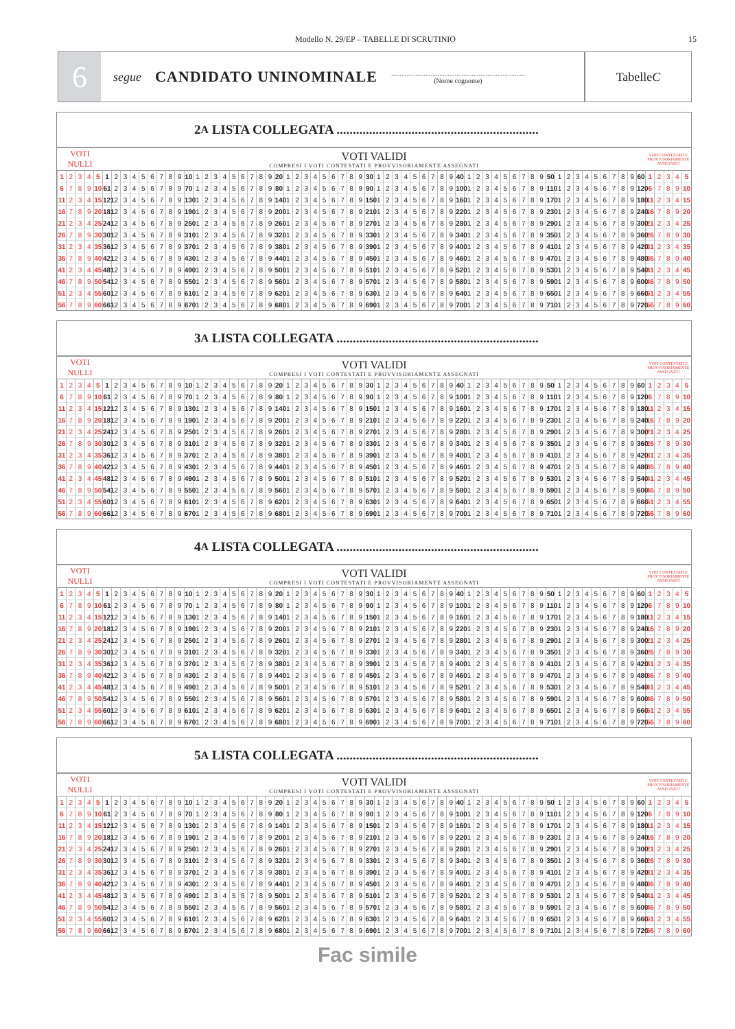Modello N. 29/EP – TABELLE DI SCRUTINIO 15
6
segue CANDIDATO UNINOMINALE
..............................................................................
(Nome cognome)
Tabelle C
2<sup>A</sup> LISTA COLLEGATA ..............................................................
| VOTI NULLI | | | | | VOTI VALIDI COMPRESI I VOTI CONTESTATI E PROVVISORIAMENTE ASSEGNATI | | | | | | | | | | | | | | | | | | | | | | | | | | | | | | | | | | | | | | | | | | | | | | | | | | | | | | | | | | | | VOTI CONTESTATI E PROVVISORIAMENTE ASSEGNATI | | | | |
| --- | --- | --- | --- | --- | --- | --- | --- | --- | --- | --- | --- | --- | --- | --- | --- | --- | --- | --- | --- | --- | --- | --- | --- | --- | --- | --- | --- | --- | --- | --- | --- | --- | --- | --- | --- | --- | --- | --- | --- | --- | --- | --- | --- | --- | --- | --- | --- | --- | --- | --- | --- | --- | --- | --- | --- | --- | --- | --- | --- | --- | --- | --- | --- | --- | --- | --- | --- | --- | --- |
| 1 | 2 | 3 | 4 | 5 | 1 | 2 | 3 | 4 | 5 | 6 | 7 | 8 | 9 | 10 | 1 | 2 | 3 | 4 | 5 | 6 | 7 | 8 | 9 | 20 | 1 | 2 | 3 | 4 | 5 | 6 | 7 | 8 | 9 | 30 | 1 | 2 | 3 | 4 | 5 | 6 | 7 | 8 | 9 | 40 | 1 | 2 | 3 | 4 | 5 | 6 | 7 | 8 | 9 | 50 | 1 | 2 | 3 | 4 | 5 | 6 | 7 | 8 | 9 | 60 | 1 | 2 | 3 | 4 | 5 |
| 6 | 7 | 8 | 9 | 10 | 61 | 2 | 3 | 4 | 5 | 6 | 7 | 8 | 9 | 70 | 1 | 2 | 3 | 4 | 5 | 6 | 7 | 8 | 9 | 80 | 1 | 2 | 3 | 4 | 5 | 6 | 7 | 8 | 9 | 90 | 1 | 2 | 3 | 4 | 5 | 6 | 7 | 8 | 9 | 100 | 1 | 2 | 3 | 4 | 5 | 6 | 7 | 8 | 9 | 110 | 1 | 2 | 3 | 4 | 5 | 6 | 7 | 8 | 9 | 120 | 6 | 7 | 8 | 9 | 10 |
| 11 | 2 | 3 | 4 | 15 | 121 | 2 | 3 | 4 | 5 | 6 | 7 | 8 | 9 | 130 | 1 | 2 | 3 | 4 | 5 | 6 | 7 | 8 | 9 | 140 | 1 | 2 | 3 | 4 | 5 | 6 | 7 | 8 | 9 | 150 | 1 | 2 | 3 | 4 | 5 | 6 | 7 | 8 | 9 | 160 | 1 | 2 | 3 | 4 | 5 | 6 | 7 | 8 | 9 | 170 | 1 | 2 | 3 | 4 | 5 | 6 | 7 | 8 | 9 | 180 | 11 | 2 | 3 | 4 | 15 |
| 16 | 7 | 8 | 9 | 20 | 181 | 2 | 3 | 4 | 5 | 6 | 7 | 8 | 9 | 190 | 1 | 2 | 3 | 4 | 5 | 6 | 7 | 8 | 9 | 200 | 1 | 2 | 3 | 4 | 5 | 6 | 7 | 8 | 9 | 210 | 1 | 2 | 3 | 4 | 5 | 6 | 7 | 8 | 9 | 220 | 1 | 2 | 3 | 4 | 5 | 6 | 7 | 8 | 9 | 230 | 1 | 2 | 3 | 4 | 5 | 6 | 7 | 8 | 9 | 240 | 16 | 7 | 8 | 9 | 20 |
| 21 | 2 | 3 | 4 | 25 | 241 | 2 | 3 | 4 | 5 | 6 | 7 | 8 | 9 | 250 | 1 | 2 | 3 | 4 | 5 | 6 | 7 | 8 | 9 | 260 | 1 | 2 | 3 | 4 | 5 | 6 | 7 | 8 | 9 | 270 | 1 | 2 | 3 | 4 | 5 | 6 | 7 | 8 | 9 | 280 | 1 | 2 | 3 | 4 | 5 | 6 | 7 | 8 | 9 | 290 | 1 | 2 | 3 | 4 | 5 | 6 | 7 | 8 | 9 | 300 | 21 | 2 | 3 | 4 | 25 |
| 26 | 7 | 8 | 9 | 30 | 301 | 2 | 3 | 4 | 5 | 6 | 7 | 8 | 9 | 310 | 1 | 2 | 3 | 4 | 5 | 6 | 7 | 8 | 9 | 320 | 1 | 2 | 3 | 4 | 5 | 6 | 7 | 8 | 9 | 330 | 1 | 2 | 3 | 4 | 5 | 6 | 7 | 8 | 9 | 340 | 1 | 2 | 3 | 4 | 5 | 6 | 7 | 8 | 9 | 350 | 1 | 2 | 3 | 4 | 5 | 6 | 7 | 8 | 9 | 360 | 26 | 7 | 8 | 9 | 30 |
| 31 | 2 | 3 | 4 | 35 | 361 | 2 | 3 | 4 | 5 | 6 | 7 | 8 | 9 | 370 | 1 | 2 | 3 | 4 | 5 | 6 | 7 | 8 | 9 | 380 | 1 | 2 | 3 | 4 | 5 | 6 | 7 | 8 | 9 | 390 | 1 | 2 | 3 | 4 | 5 | 6 | 7 | 8 | 9 | 400 | 1 | 2 | 3 | 4 | 5 | 6 | 7 | 8 | 9 | 410 | 1 | 2 | 3 | 4 | 5 | 6 | 7 | 8 | 9 | 420 | 31 | 2 | 3 | 4 | 35 |
| 36 | 7 | 8 | 9 | 40 | 421 | 2 | 3 | 4 | 5 | 6 | 7 | 8 | 9 | 430 | 1 | 2 | 3 | 4 | 5 | 6 | 7 | 8 | 9 | 440 | 1 | 2 | 3 | 4 | 5 | 6 | 7 | 8 | 9 | 450 | 1 | 2 | 3 | 4 | 5 | 6 | 7 | 8 | 9 | 460 | 1 | 2 | 3 | 4 | 5 | 6 | 7 | 8 | 9 | 470 | 1 | 2 | 3 | 4 | 5 | 6 | 7 | 8 | 9 | 480 | 36 | 7 | 8 | 9 | 40 |
| 41 | 2 | 3 | 4 | 45 | 481 | 2 | 3 | 4 | 5 | 6 | 7 | 8 | 9 | 490 | 1 | 2 | 3 | 4 | 5 | 6 | 7 | 8 | 9 | 500 | 1 | 2 | 3 | 4 | 5 | 6 | 7 | 8 | 9 | 510 | 1 | 2 | 3 | 4 | 5 | 6 | 7 | 8 | 9 | 520 | 1 | 2 | 3 | 4 | 5 | 6 | 7 | 8 | 9 | 530 | 1 | 2 | 3 | 4 | 5 | 6 | 7 | 8 | 9 | 540 | 41 | 2 | 3 | 4 | 45 |
| 46 | 7 | 8 | 9 | 50 | 541 | 2 | 3 | 4 | 5 | 6 | 7 | 8 | 9 | 550 | 1 | 2 | 3 | 4 | 5 | 6 | 7 | 8 | 9 | 560 | 1 | 2 | 3 | 4 | 5 | 6 | 7 | 8 | 9 | 570 | 1 | 2 | 3 | 4 | 5 | 6 | 7 | 8 | 9 | 580 | 1 | 2 | 3 | 4 | 5 | 6 | 7 | 8 | 9 | 590 | 1 | 2 | 3 | 4 | 5 | 6 | 7 | 8 | 9 | 600 | 46 | 7 | 8 | 9 | 50 |
| 51 | 2 | 3 | 4 | 55 | 601 | 2 | 3 | 4 | 5 | 6 | 7 | 8 | 9 | 610 | 1 | 2 | 3 | 4 | 5 | 6 | 7 | 8 | 9 | 620 | 1 | 2 | 3 | 4 | 5 | 6 | 7 | 8 | 9 | 630 | 1 | 2 | 3 | 4 | 5 | 6 | 7 | 8 | 9 | 640 | 1 | 2 | 3 | 4 | 5 | 6 | 7 | 8 | 9 | 650 | 1 | 2 | 3 | 4 | 5 | 6 | 7 | 8 | 9 | 660 | 51 | 2 | 3 | 4 | 55 |
| 56 | 7 | 8 | 9 | 60 | 661 | 2 | 3 | 4 | 5 | 6 | 7 | 8 | 9 | 670 | 1 | 2 | 3 | 4 | 5 | 6 | 7 | 8 | 9 | 680 | 1 | 2 | 3 | 4 | 5 | 6 | 7 | 8 | 9 | 690 | 1 | 2 | 3 | 4 | 5 | 6 | 7 | 8 | 9 | 700 | 1 | 2 | 3 | 4 | 5 | 6 | 7 | 8 | 9 | 710 | 1 | 2 | 3 | 4 | 5 | 6 | 7 | 8 | 9 | 720 | 56 | 7 | 8 | 9 | 60 |
3<sup>A</sup> LISTA COLLEGATA ..............................................................
| VOTI NULLI | | | | | VOTI VALIDI COMPRESI I VOTI CONTESTATI E PROVVISORIAMENTE ASSEGNATI | | | | | | | | | | | | | | | | | | | | | | | | | | | | | | | | | | | | | | | | | | | | | | | | | | | | | | | | | | | | VOTI CONTESTATI E PROVVISORIAMENTE ASSEGNATI | | | | |
| --- | --- | --- | --- | --- | --- | --- | --- | --- | --- | --- | --- | --- | --- | --- | --- | --- | --- | --- | --- | --- | --- | --- | --- | --- | --- | --- | --- | --- | --- | --- | --- | --- | --- | --- | --- | --- | --- | --- | --- | --- | --- | --- | --- | --- | --- | --- | --- | --- | --- | --- | --- | --- | --- | --- | --- | --- | --- | --- | --- | --- | --- | --- | --- | --- | --- | --- | --- | --- | --- |
| 1 | 2 | 3 | 4 | 5 | 1 | 2 | 3 | 4 | 5 | 6 | 7 | 8 | 9 | 10 | 1 | 2 | 3 | 4 | 5 | 6 | 7 | 8 | 9 | 20 | 1 | 2 | 3 | 4 | 5 | 6 | 7 | 8 | 9 | 30 | 1 | 2 | 3 | 4 | 5 | 6 | 7 | 8 | 9 | 40 | 1 | 2 | 3 | 4 | 5 | 6 | 7 | 8 | 9 | 50 | 1 | 2 | 3 | 4 | 5 | 6 | 7 | 8 | 9 | 60 | 1 | 2 | 3 | 4 | 5 |
| 6 | 7 | 8 | 9 | 10 | 61 | 2 | 3 | 4 | 5 | 6 | 7 | 8 | 9 | 70 | 1 | 2 | 3 | 4 | 5 | 6 | 7 | 8 | 9 | 80 | 1 | 2 | 3 | 4 | 5 | 6 | 7 | 8 | 9 | 90 | 1 | 2 | 3 | 4 | 5 | 6 | 7 | 8 | 9 | 100 | 1 | 2 | 3 | 4 | 5 | 6 | 7 | 8 | 9 | 110 | 1 | 2 | 3 | 4 | 5 | 6 | 7 | 8 | 9 | 120 | 6 | 7 | 8 | 9 | 10 |
| 11 | 2 | 3 | 4 | 15 | 121 | 2 | 3 | 4 | 5 | 6 | 7 | 8 | 9 | 130 | 1 | 2 | 3 | 4 | 5 | 6 | 7 | 8 | 9 | 140 | 1 | 2 | 3 | 4 | 5 | 6 | 7 | 8 | 9 | 150 | 1 | 2 | 3 | 4 | 5 | 6 | 7 | 8 | 9 | 160 | 1 | 2 | 3 | 4 | 5 | 6 | 7 | 8 | 9 | 170 | 1 | 2 | 3 | 4 | 5 | 6 | 7 | 8 | 9 | 180 | 11 | 2 | 3 | 4 | 15 |
| 16 | 7 | 8 | 9 | 20 | 181 | 2 | 3 | 4 | 5 | 6 | 7 | 8 | 9 | 190 | 1 | 2 | 3 | 4 | 5 | 6 | 7 | 8 | 9 | 200 | 1 | 2 | 3 | 4 | 5 | 6 | 7 | 8 | 9 | 210 | 1 | 2 | 3 | 4 | 5 | 6 | 7 | 8 | 9 | 220 | 1 | 2 | 3 | 4 | 5 | 6 | 7 | 8 | 9 | 230 | 1 | 2 | 3 | 4 | 5 | 6 | 7 | 8 | 9 | 240 | 16 | 7 | 8 | 9 | 20 |
| 21 | 2 | 3 | 4 | 25 | 241 | 2 | 3 | 4 | 5 | 6 | 7 | 8 | 9 | 250 | 1 | 2 | 3 | 4 | 5 | 6 | 7 | 8 | 9 | 260 | 1 | 2 | 3 | 4 | 5 | 6 | 7 | 8 | 9 | 270 | 1 | 2 | 3 | 4 | 5 | 6 | 7 | 8 | 9 | 280 | 1 | 2 | 3 | 4 | 5 | 6 | 7 | 8 | 9 | 290 | 1 | 2 | 3 | 4 | 5 | 6 | 7 | 8 | 9 | 300 | 21 | 2 | 3 | 4 | 25 |
| 26 | 7 | 8 | 9 | 30 | 301 | 2 | 3 | 4 | 5 | 6 | 7 | 8 | 9 | 310 | 1 | 2 | 3 | 4 | 5 | 6 | 7 | 8 | 9 | 320 | 1 | 2 | 3 | 4 | 5 | 6 | 7 | 8 | 9 | 330 | 1 | 2 | 3 | 4 | 5 | 6 | 7 | 8 | 9 | 340 | 1 | 2 | 3 | 4 | 5 | 6 | 7 | 8 | 9 | 350 | 1 | 2 | 3 | 4 | 5 | 6 | 7 | 8 | 9 | 360 | 26 | 7 | 8 | 9 | 30 |
| 31 | 2 | 3 | 4 | 35 | 361 | 2 | 3 | 4 | 5 | 6 | 7 | 8 | 9 | 370 | 1 | 2 | 3 | 4 | 5 | 6 | 7 | 8 | 9 | 380 | 1 | 2 | 3 | 4 | 5 | 6 | 7 | 8 | 9 | 390 | 1 | 2 | 3 | 4 | 5 | 6 | 7 | 8 | 9 | 400 | 1 | 2 | 3 | 4 | 5 | 6 | 7 | 8 | 9 | 410 | 1 | 2 | 3 | 4 | 5 | 6 | 7 | 8 | 9 | 420 | 31 | 2 | 3 | 4 | 35 |
| 36 | 7 | 8 | 9 | 40 | 421 | 2 | 3 | 4 | 5 | 6 | 7 | 8 | 9 | 430 | 1 | 2 | 3 | 4 | 5 | 6 | 7 | 8 | 9 | 440 | 1 | 2 | 3 | 4 | 5 | 6 | 7 | 8 | 9 | 450 | 1 | 2 | 3 | 4 | 5 | 6 | 7 | 8 | 9 | 460 | 1 | 2 | 3 | 4 | 5 | 6 | 7 | 8 | 9 | 470 | 1 | 2 | 3 | 4 | 5 | 6 | 7 | 8 | 9 | 480 | 36 | 7 | 8 | 9 | 40 |
| 41 | 2 | 3 | 4 | 45 | 481 | 2 | 3 | 4 | 5 | 6 | 7 | 8 | 9 | 490 | 1 | 2 | 3 | 4 | 5 | 6 | 7 | 8 | 9 | 500 | 1 | 2 | 3 | 4 | 5 | 6 | 7 | 8 | 9 | 510 | 1 | 2 | 3 | 4 | 5 | 6 | 7 | 8 | 9 | 520 | 1 | 2 | 3 | 4 | 5 | 6 | 7 | 8 | 9 | 530 | 1 | 2 | 3 | 4 | 5 | 6 | 7 | 8 | 9 | 540 | 41 | 2 | 3 | 4 | 45 |
| 46 | 7 | 8 | 9 | 50 | 541 | 2 | 3 | 4 | 5 | 6 | 7 | 8 | 9 | 550 | 1 | 2 | 3 | 4 | 5 | 6 | 7 | 8 | 9 | 560 | 1 | 2 | 3 | 4 | 5 | 6 | 7 | 8 | 9 | 570 | 1 | 2 | 3 | 4 | 5 | 6 | 7 | 8 | 9 | 580 | 1 | 2 | 3 | 4 | 5 | 6 | 7 | 8 | 9 | 590 | 1 | 2 | 3 | 4 | 5 | 6 | 7 | 8 | 9 | 600 | 46 | 7 | 8 | 9 | 50 |
| 51 | 2 | 3 | 4 | 55 | 601 | 2 | 3 | 4 | 5 | 6 | 7 | 8 | 9 | 610 | 1 | 2 | 3 | 4 | 5 | 6 | 7 | 8 | 9 | 620 | 1 | 2 | 3 | 4 | 5 | 6 | 7 | 8 | 9 | 630 | 1 | 2 | 3 | 4 | 5 | 6 | 7 | 8 | 9 | 640 | 1 | 2 | 3 | 4 | 5 | 6 | 7 | 8 | 9 | 650 | 1 | 2 | 3 | 4 | 5 | 6 | 7 | 8 | 9 | 660 | 51 | 2 | 3 | 4 | 55 |
| 56 | 7 | 8 | 9 | 60 | 661 | 2 | 3 | 4 | 5 | 6 | 7 | 8 | 9 | 670 | 1 | 2 | 3 | 4 | 5 | 6 | 7 | 8 | 9 | 680 | 1 | 2 | 3 | 4 | 5 | 6 | 7 | 8 | 9 | 690 | 1 | 2 | 3 | 4 | 5 | 6 | 7 | 8 | 9 | 700 | 1 | 2 | 3 | 4 | 5 | 6 | 7 | 8 | 9 | 710 | 1 | 2 | 3 | 4 | 5 | 6 | 7 | 8 | 9 | 720 | 56 | 7 | 8 | 9 | 60 |
4<sup>A</sup> LISTA COLLEGATA ..............................................................
| VOTI NULLI | | | | | VOTI VALIDI COMPRESI I VOTI CONTESTATI E PROVVISORIAMENTE ASSEGNATI | | | | | | | | | | | | | | | | | | | | | | | | | | | | | | | | | | | | | | | | | | | | | | | | | | | | | | | | | | | | VOTI CONTESTATI E PROVVISORIAMENTE ASSEGNATI | | | | |
| --- | --- | --- | --- | --- | --- | --- | --- | --- | --- | --- | --- | --- | --- | --- | --- | --- | --- | --- | --- | --- | --- | --- | --- | --- | --- | --- | --- | --- | --- | --- | --- | --- | --- | --- | --- | --- | --- | --- | --- | --- | --- | --- | --- | --- | --- | --- | --- | --- | --- | --- | --- | --- | --- | --- | --- | --- | --- | --- | --- | --- | --- | --- | --- | --- | --- | --- | --- | --- | --- |
| 1 | 2 | 3 | 4 | 5 | 1 | 2 | 3 | 4 | 5 | 6 | 7 | 8 | 9 | 10 | 1 | 2 | 3 | 4 | 5 | 6 | 7 | 8 | 9 | 20 | 1 | 2 | 3 | 4 | 5 | 6 | 7 | 8 | 9 | 30 | 1 | 2 | 3 | 4 | 5 | 6 | 7 | 8 | 9 | 40 | 1 | 2 | 3 | 4 | 5 | 6 | 7 | 8 | 9 | 50 | 1 | 2 | 3 | 4 | 5 | 6 | 7 | 8 | 9 | 60 | 1 | 2 | 3 | 4 | 5 |
| 6 | 7 | 8 | 9 | 10 | 61 | 2 | 3 | 4 | 5 | 6 | 7 | 8 | 9 | 70 | 1 | 2 | 3 | 4 | 5 | 6 | 7 | 8 | 9 | 80 | 1 | 2 | 3 | 4 | 5 | 6 | 7 | 8 | 9 | 90 | 1 | 2 | 3 | 4 | 5 | 6 | 7 | 8 | 9 | 100 | 1 | 2 | 3 | 4 | 5 | 6 | 7 | 8 | 9 | 110 | 1 | 2 | 3 | 4 | 5 | 6 | 7 | 8 | 9 | 120 | 6 | 7 | 8 | 9 | 10 |
| 11 | 2 | 3 | 4 | 15 | 121 | 2 | 3 | 4 | 5 | 6 | 7 | 8 | 9 | 130 | 1 | 2 | 3 | 4 | 5 | 6 | 7 | 8 | 9 | 140 | 1 | 2 | 3 | 4 | 5 | 6 | 7 | 8 | 9 | 150 | 1 | 2 | 3 | 4 | 5 | 6 | 7 | 8 | 9 | 160 | 1 | 2 | 3 | 4 | 5 | 6 | 7 | 8 | 9 | 170 | 1 | 2 | 3 | 4 | 5 | 6 | 7 | 8 | 9 | 180 | 11 | 2 | 3 | 4 | 15 |
| 16 | 7 | 8 | 9 | 20 | 181 | 2 | 3 | 4 | 5 | 6 | 7 | 8 | 9 | 190 | 1 | 2 | 3 | 4 | 5 | 6 | 7 | 8 | 9 | 200 | 1 | 2 | 3 | 4 | 5 | 6 | 7 | 8 | 9 | 210 | 1 | 2 | 3 | 4 | 5 | 6 | 7 | 8 | 9 | 220 | 1 | 2 | 3 | 4 | 5 | 6 | 7 | 8 | 9 | 230 | 1 | 2 | 3 | 4 | 5 | 6 | 7 | 8 | 9 | 240 | 16 | 7 | 8 | 9 | 20 |
| 21 | 2 | 3 | 4 | 25 | 241 | 2 | 3 | 4 | 5 | 6 | 7 | 8 | 9 | 250 | 1 | 2 | 3 | 4 | 5 | 6 | 7 | 8 | 9 | 260 | 1 | 2 | 3 | 4 | 5 | 6 | 7 | 8 | 9 | 270 | 1 | 2 | 3 | 4 | 5 | 6 | 7 | 8 | 9 | 280 | 1 | 2 | 3 | 4 | 5 | 6 | 7 | 8 | 9 | 290 | 1 | 2 | 3 | 4 | 5 | 6 | 7 | 8 | 9 | 300 | 21 | 2 | 3 | 4 | 25 |
| 26 | 7 | 8 | 9 | 30 | 301 | 2 | 3 | 4 | 5 | 6 | 7 | 8 | 9 | 310 | 1 | 2 | 3 | 4 | 5 | 6 | 7 | 8 | 9 | 320 | 1 | 2 | 3 | 4 | 5 | 6 | 7 | 8 | 9 | 330 | 1 | 2 | 3 | 4 | 5 | 6 | 7 | 8 | 9 | 340 | 1 | 2 | 3 | 4 | 5 | 6 | 7 | 8 | 9 | 350 | 1 | 2 | 3 | 4 | 5 | 6 | 7 | 8 | 9 | 360 | 26 | 7 | 8 | 9 | 30 |
| 31 | 2 | 3 | 4 | 35 | 361 | 2 | 3 | 4 | 5 | 6 | 7 | 8 | 9 | 370 | 1 | 2 | 3 | 4 | 5 | 6 | 7 | 8 | 9 | 380 | 1 | 2 | 3 | 4 | 5 | 6 | 7 | 8 | 9 | 390 | 1 | 2 | 3 | 4 | 5 | 6 | 7 | 8 | 9 | 400 | 1 | 2 | 3 | 4 | 5 | 6 | 7 | 8 | 9 | 410 | 1 | 2 | 3 | 4 | 5 | 6 | 7 | 8 | 9 | 420 | 31 | 2 | 3 | 4 | 35 |
| 36 | 7 | 8 | 9 | 40 | 421 | 2 | 3 | 4 | 5 | 6 | 7 | 8 | 9 | 430 | 1 | 2 | 3 | 4 | 5 | 6 | 7 | 8 | 9 | 440 | 1 | 2 | 3 | 4 | 5 | 6 | 7 | 8 | 9 | 450 | 1 | 2 | 3 | 4 | 5 | 6 | 7 | 8 | 9 | 460 | 1 | 2 | 3 | 4 | 5 | 6 | 7 | 8 | 9 | 470 | 1 | 2 | 3 | 4 | 5 | 6 | 7 | 8 | 9 | 480 | 36 | 7 | 8 | 9 | 40 |
| 41 | 2 | 3 | 4 | 45 | 481 | 2 | 3 | 4 | 5 | 6 | 7 | 8 | 9 | 490 | 1 | 2 | 3 | 4 | 5 | 6 | 7 | 8 | 9 | 500 | 1 | 2 | 3 | 4 | 5 | 6 | 7 | 8 | 9 | 510 | 1 | 2 | 3 | 4 | 5 | 6 | 7 | 8 | 9 | 520 | 1 | 2 | 3 | 4 | 5 | 6 | 7 | 8 | 9 | 530 | 1 | 2 | 3 | 4 | 5 | 6 | 7 | 8 | 9 | 540 | 41 | 2 | 3 | 4 | 45 |
| 46 | 7 | 8 | 9 | 50 | 541 | 2 | 3 | 4 | 5 | 6 | 7 | 8 | 9 | 550 | 1 | 2 | 3 | 4 | 5 | 6 | 7 | 8 | 9 | 560 | 1 | 2 | 3 | 4 | 5 | 6 | 7 | 8 | 9 | 570 | 1 | 2 | 3 | 4 | 5 | 6 | 7 | 8 | 9 | 580 | 1 | 2 | 3 | 4 | 5 | 6 | 7 | 8 | 9 | 590 | 1 | 2 | 3 | 4 | 5 | 6 | 7 | 8 | 9 | 600 | 46 | 7 | 8 | 9 | 50 |
| 51 | 2 | 3 | 4 | 55 | 601 | 2 | 3 | 4 | 5 | 6 | 7 | 8 | 9 | 610 | 1 | 2 | 3 | 4 | 5 | 6 | 7 | 8 | 9 | 620 | 1 | 2 | 3 | 4 | 5 | 6 | 7 | 8 | 9 | 630 | 1 | 2 | 3 | 4 | 5 | 6 | 7 | 8 | 9 | 640 | 1 | 2 | 3 | 4 | 5 | 6 | 7 | 8 | 9 | 650 | 1 | 2 | 3 | 4 | 5 | 6 | 7 | 8 | 9 | 660 | 51 | 2 | 3 | 4 | 55 |
| 56 | 7 | 8 | 9 | 60 | 661 | 2 | 3 | 4 | 5 | 6 | 7 | 8 | 9 | 670 | 1 | 2 | 3 | 4 | 5 | 6 | 7 | 8 | 9 | 680 | 1 | 2 | 3 | 4 | 5 | 6 | 7 | 8 | 9 | 690 | 1 | 2 | 3 | 4 | 5 | 6 | 7 | 8 | 9 | 700 | 1 | 2 | 3 | 4 | 5 | 6 | 7 | 8 | 9 | 710 | 1 | 2 | 3 | 4 | 5 | 6 | 7 | 8 | 9 | 720 | 56 | 7 | 8 | 9 | 60 |
5<sup>A</sup> LISTA COLLEGATA ..............................................................
| VOTI NULLI | | | | | VOTI VALIDI COMPRESI I VOTI CONTESTATI E PROVVISORIAMENTE ASSEGNATI | | | | | | | | | | | | | | | | | | | | | | | | | | | | | | | | | | | | | | | | | | | | | | | | | | | | | | | | | | | | VOTI CONTESTATI E PROVVISORIAMENTE ASSEGNATI | | | | |
| --- | --- | --- | --- | --- | --- | --- | --- | --- | --- | --- | --- | --- | --- | --- | --- | --- | --- | --- | --- | --- | --- | --- | --- | --- | --- | --- | --- | --- | --- | --- | --- | --- | --- | --- | --- | --- | --- | --- | --- | --- | --- | --- | --- | --- | --- | --- | --- | --- | --- | --- | --- | --- | --- | --- | --- | --- | --- | --- | --- | --- | --- | --- | --- | --- | --- | --- | --- | --- | --- |
| 1 | 2 | 3 | 4 | 5 | 1 | 2 | 3 | 4 | 5 | 6 | 7 | 8 | 9 | 10 | 1 | 2 | 3 | 4 | 5 | 6 | 7 | 8 | 9 | 20 | 1 | 2 | 3 | 4 | 5 | 6 | 7 | 8 | 9 | 30 | 1 | 2 | 3 | 4 | 5 | 6 | 7 | 8 | 9 | 40 | 1 | 2 | 3 | 4 | 5 | 6 | 7 | 8 | 9 | 50 | 1 | 2 | 3 | 4 | 5 | 6 | 7 | 8 | 9 | 60 | 1 | 2 | 3 | 4 | 5 |
| 6 | 7 | 8 | 9 | 10 | 61 | 2 | 3 | 4 | 5 | 6 | 7 | 8 | 9 | 70 | 1 | 2 | 3 | 4 | 5 | 6 | 7 | 8 | 9 | 80 | 1 | 2 | 3 | 4 | 5 | 6 | 7 | 8 | 9 | 90 | 1 | 2 | 3 | 4 | 5 | 6 | 7 | 8 | 9 | 100 | 1 | 2 | 3 | 4 | 5 | 6 | 7 | 8 | 9 | 110 | 1 | 2 | 3 | 4 | 5 | 6 | 7 | 8 | 9 | 120 | 6 | 7 | 8 | 9 | 10 |
| 11 | 2 | 3 | 4 | 15 | 121 | 2 | 3 | 4 | 5 | 6 | 7 | 8 | 9 | 130 | 1 | 2 | 3 | 4 | 5 | 6 | 7 | 8 | 9 | 140 | 1 | 2 | 3 | 4 | 5 | 6 | 7 | 8 | 9 | 150 | 1 | 2 | 3 | 4 | 5 | 6 | 7 | 8 | 9 | 160 | 1 | 2 | 3 | 4 | 5 | 6 | 7 | 8 | 9 | 170 | 1 | 2 | 3 | 4 | 5 | 6 | 7 | 8 | 9 | 180 | 11 | 2 | 3 | 4 | 15 |
| 16 | 7 | 8 | 9 | 20 | 181 | 2 | 3 | 4 | 5 | 6 | 7 | 8 | 9 | 190 | 1 | 2 | 3 | 4 | 5 | 6 | 7 | 8 | 9 | 200 | 1 | 2 | 3 | 4 | 5 | 6 | 7 | 8 | 9 | 210 | 1 | 2 | 3 | 4 | 5 | 6 | 7 | 8 | 9 | 220 | 1 | 2 | 3 | 4 | 5 | 6 | 7 | 8 | 9 | 230 | 1 | 2 | 3 | 4 | 5 | 6 | 7 | 8 | 9 | 240 | 16 | 7 | 8 | 9 | 20 |
| 21 | 2 | 3 | 4 | 25 | 241 | 2 | 3 | 4 | 5 | 6 | 7 | 8 | 9 | 250 | 1 | 2 | 3 | 4 | 5 | 6 | 7 | 8 | 9 | 260 | 1 | 2 | 3 | 4 | 5 | 6 | 7 | 8 | 9 | 270 | 1 | 2 | 3 | 4 | 5 | 6 | 7 | 8 | 9 | 280 | 1 | 2 | 3 | 4 | 5 | 6 | 7 | 8 | 9 | 290 | 1 | 2 | 3 | 4 | 5 | 6 | 7 | 8 | 9 | 300 | 21 | 2 | 3 | 4 | 25 |
| 26 | 7 | 8 | 9 | 30 | 301 | 2 | 3 | 4 | 5 | 6 | 7 | 8 | 9 | 310 | 1 | 2 | 3 | 4 | 5 | 6 | 7 | 8 | 9 | 320 | 1 | 2 | 3 | 4 | 5 | 6 | 7 | 8 | 9 | 330 | 1 | 2 | 3 | 4 | 5 | 6 | 7 | 8 | 9 | 340 | 1 | 2 | 3 | 4 | 5 | 6 | 7 | 8 | 9 | 350 | 1 | 2 | 3 | 4 | 5 | 6 | 7 | 8 | 9 | 360 | 26 | 7 | 8 | 9 | 30 |
| 31 | 2 | 3 | 4 | 35 | 361 | 2 | 3 | 4 | 5 | 6 | 7 | 8 | 9 | 370 | 1 | 2 | 3 | 4 | 5 | 6 | 7 | 8 | 9 | 380 | 1 | 2 | 3 | 4 | 5 | 6 | 7 | 8 | 9 | 390 | 1 | 2 | 3 | 4 | 5 | 6 | 7 | 8 | 9 | 400 | 1 | 2 | 3 | 4 | 5 | 6 | 7 | 8 | 9 | 410 | 1 | 2 | 3 | 4 | 5 | 6 | 7 | 8 | 9 | 420 | 31 | 2 | 3 | 4 | 35 |
| 36 | 7 | 8 | 9 | 40 | 421 | 2 | 3 | 4 | 5 | 6 | 7 | 8 | 9 | 430 | 1 | 2 | 3 | 4 | 5 | 6 | 7 | 8 | 9 | 440 | 1 | 2 | 3 | 4 | 5 | 6 | 7 | 8 | 9 | 450 | 1 | 2 | 3 | 4 | 5 | 6 | 7 | 8 | 9 | 460 | 1 | 2 | 3 | 4 | 5 | 6 | 7 | 8 | 9 | 470 | 1 | 2 | 3 | 4 | 5 | 6 | 7 | 8 | 9 | 480 | 36 | 7 | 8 | 9 | 40 |
| 41 | 2 | 3 | 4 | 45 | 481 | 2 | 3 | 4 | 5 | 6 | 7 | 8 | 9 | 490 | 1 | 2 | 3 | 4 | 5 | 6 | 7 | 8 | 9 | 500 | 1 | 2 | 3 | 4 | 5 | 6 | 7 | 8 | 9 | 510 | 1 | 2 | 3 | 4 | 5 | 6 | 7 | 8 | 9 | 520 | 1 | 2 | 3 | 4 | 5 | 6 | 7 | 8 | 9 | 530 | 1 | 2 | 3 | 4 | 5 | 6 | 7 | 8 | 9 | 540 | 41 | 2 | 3 | 4 | 45 |
| 46 | 7 | 8 | 9 | 50 | 541 | 2 | 3 | 4 | 5 | 6 | 7 | 8 | 9 | 550 | 1 | 2 | 3 | 4 | 5 | 6 | 7 | 8 | 9 | 560 | 1 | 2 | 3 | 4 | 5 | 6 | 7 | 8 | 9 | 570 | 1 | 2 | 3 | 4 | 5 | 6 | 7 | 8 | 9 | 580 | 1 | 2 | 3 | 4 | 5 | 6 | 7 | 8 | 9 | 590 | 1 | 2 | 3 | 4 | 5 | 6 | 7 | 8 | 9 | 600 | 46 | 7 | 8 | 9 | 50 |
| 51 | 2 | 3 | 4 | 55 | 601 | 2 | 3 | 4 | 5 | 6 | 7 | 8 | 9 | 610 | 1 | 2 | 3 | 4 | 5 | 6 | 7 | 8 | 9 | 620 | 1 | 2 | 3 | 4 | 5 | 6 | 7 | 8 | 9 | 630 | 1 | 2 | 3 | 4 | 5 | 6 | 7 | 8 | 9 | 640 | 1 | 2 | 3 | 4 | 5 | 6 | 7 | 8 | 9 | 650 | 1 | 2 | 3 | 4 | 5 | 6 | 7 | 8 | 9 | 660 | 51 | 2 | 3 | 4 | 55 |
| 56 | 7 | 8 | 9 | 60 | 661 | 2 | 3 | 4 | 5 | 6 | 7 | 8 | 9 | 670 | 1 | 2 | 3 | 4 | 5 | 6 | 7 | 8 | 9 | 680 | 1 | 2 | 3 | 4 | 5 | 6 | 7 | 8 | 9 | 690 | 1 | 2 | 3 | 4 | 5 | 6 | 7 | 8 | 9 | 700 | 1 | 2 | 3 | 4 | 5 | 6 | 7 | 8 | 9 | 710 | 1 | 2 | 3 | 4 | 5 | 6 | 7 | 8 | 9 | 720 | 56 | 7 | 8 | 9 | 60 |
Fac simile